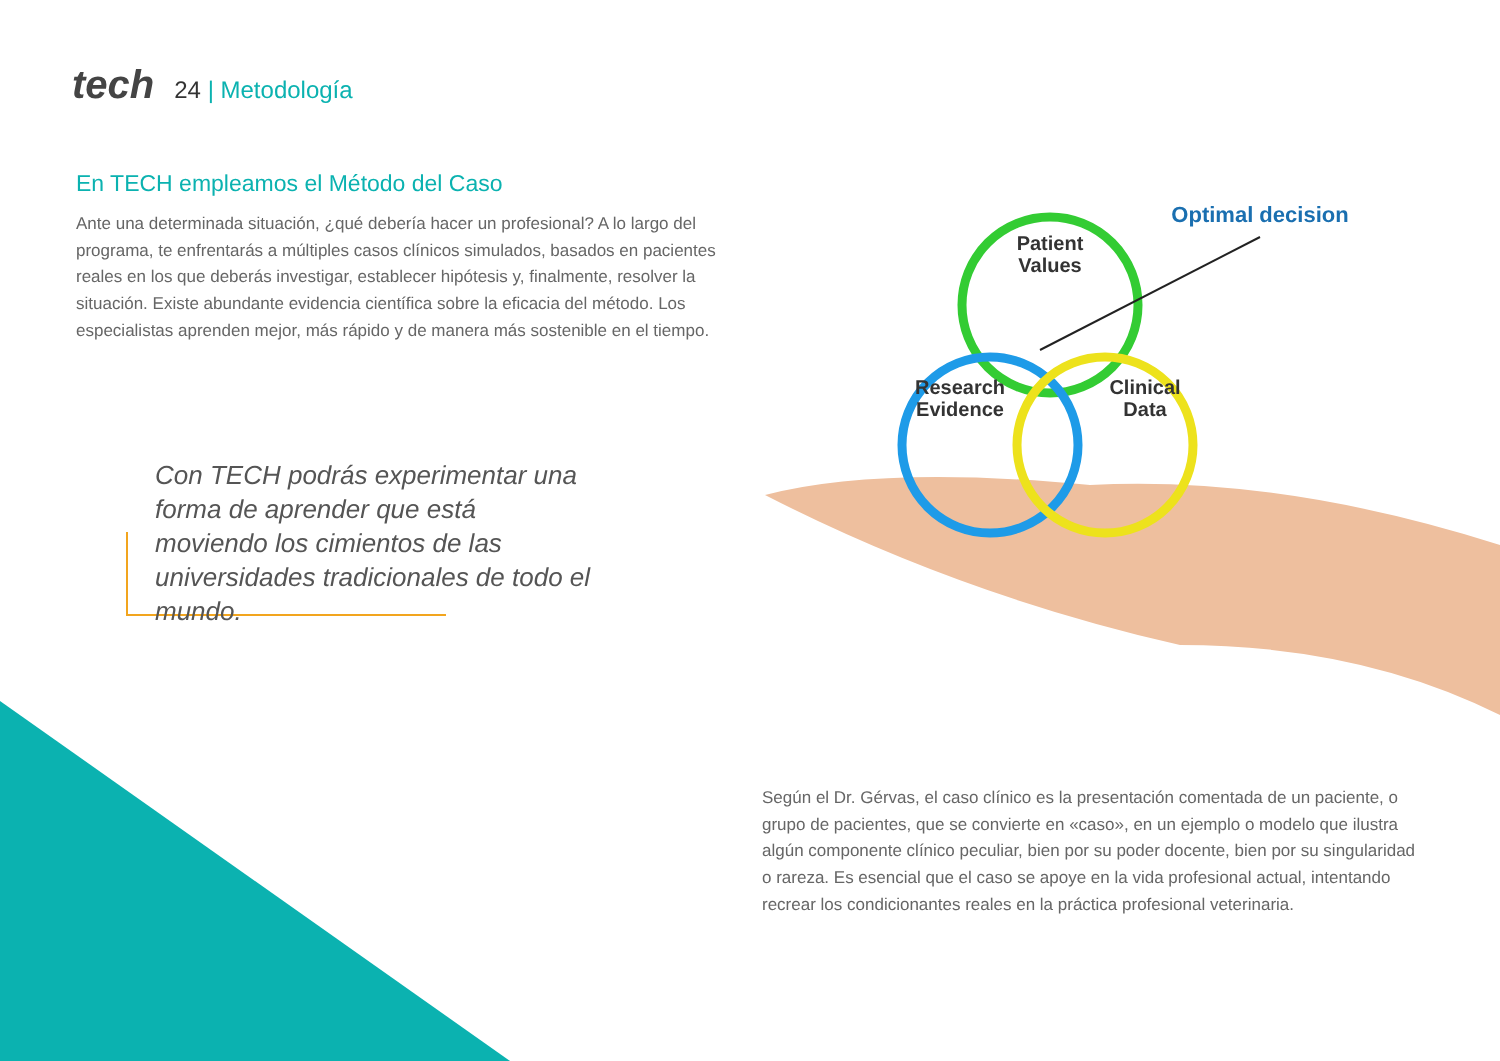tech
24 | Metodología
En TECH empleamos el Método del Caso
Ante una determinada situación, ¿qué debería hacer un profesional? A lo largo del programa, te enfrentarás a múltiples casos clínicos simulados, basados en pacientes reales en los que deberás investigar, establecer hipótesis y, finalmente, resolver la situación. Existe abundante evidencia científica sobre la eficacia del método. Los especialistas aprenden mejor, más rápido y de manera más sostenible en el tiempo.
Con TECH podrás experimentar una forma de aprender que está moviendo los cimientos de las universidades tradicionales de todo el mundo.
Patient
Values
Research
Evidence
Clinical
Data
Optimal decision
Según el Dr. Gérvas, el caso clínico es la presentación comentada de un paciente, o grupo de pacientes, que se convierte en «caso», en un ejemplo o modelo que ilustra algún componente clínico peculiar, bien por su poder docente, bien por su singularidad o rareza. Es esencial que el caso se apoye en la vida profesional actual, intentando recrear los condicionantes reales en la práctica profesional veterinaria.